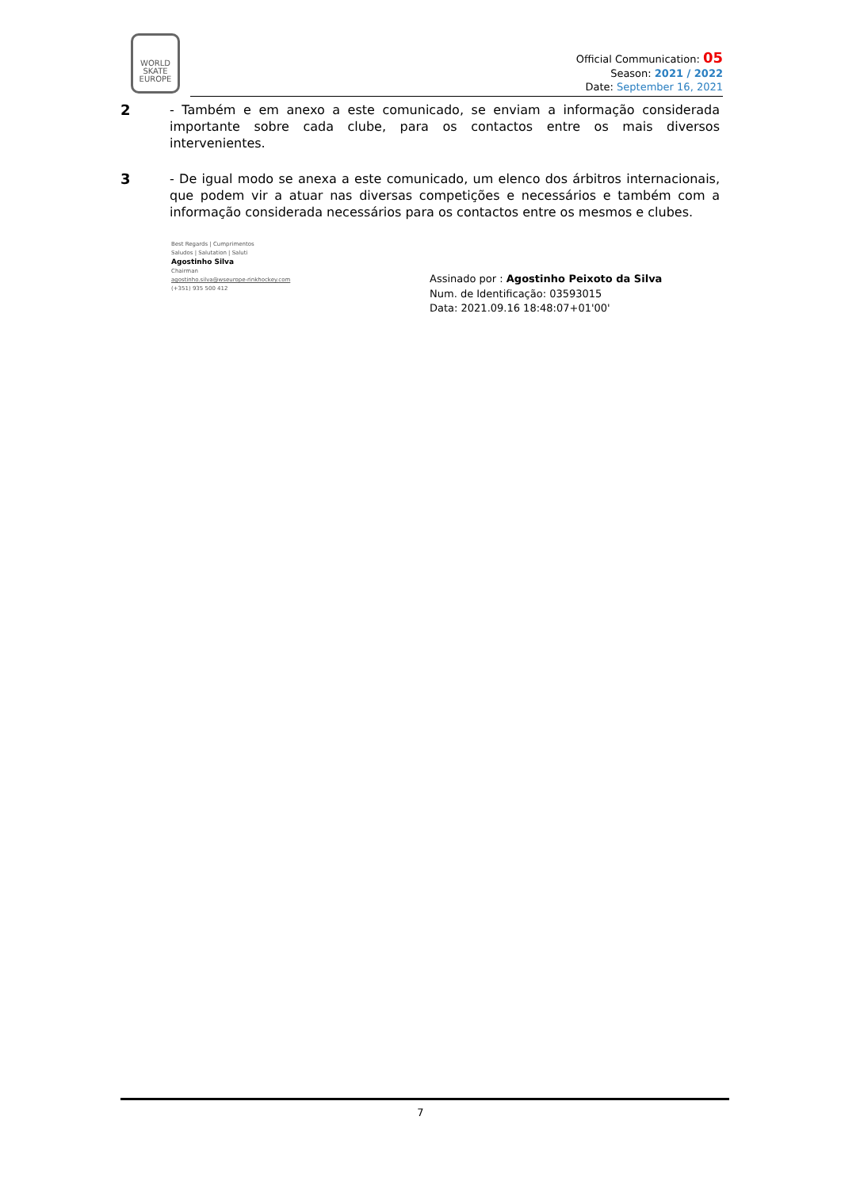WORLD SKATE EUROPE
Official Communication: 05
Season: 2021 / 2022
Date: September 16, 2021
2 - Também e em anexo a este comunicado, se enviam a informação considerada importante sobre cada clube, para os contactos entre os mais diversos intervenientes.
3 - De igual modo se anexa a este comunicado, um elenco dos árbitros internacionais, que podem vir a atuar nas diversas competições e necessários e também com a informação considerada necessários para os contactos entre os mesmos e clubes.
Best Regards | Cumprimentos
Saludos | Salutation | Saluti
Agostinho Silva
Chairman
agostinho.silva@wseurope-rinkhockey.com
(+351) 935 500 412
Assinado por : Agostinho Peixoto da Silva
Num. de Identificação: 03593015
Data: 2021.09.16 18:48:07+01'00'
7